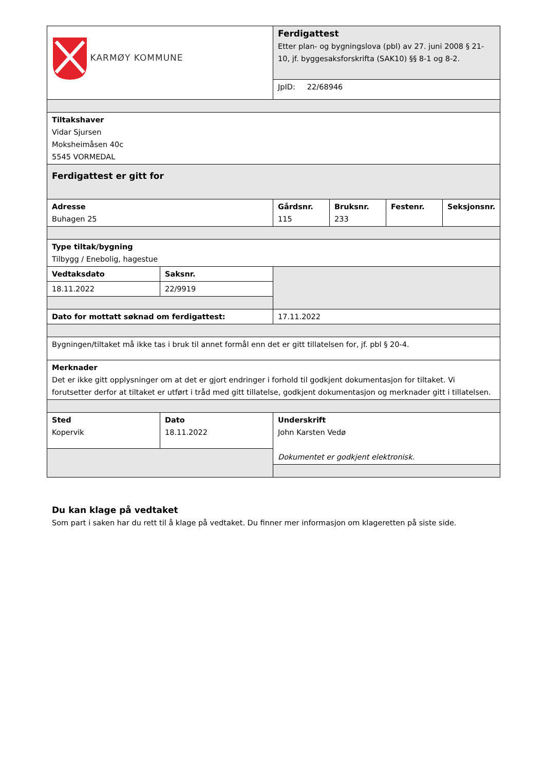| KARMØY KOMMUNE | | Ferdigattest Etter plan- og bygningslova (pbl) av 27. juni 2008 § 21-10, jf. byggesaksforskrifta (SAK10) §§ 8-1 og 8-2. | | | |
| | | JpID: 22/68946 | | | |
| Tiltakshaver Vidar Sjursen Moksheimåsen 40c 5545 VORMEDAL | | | | | |
| Ferdigattest er gitt for | | | | | |
| Adresse Buhagen 25 | | Gårdsnr. 115 | Bruksnr. 233 | Festenr. | Seksjonsnr. |
| Type tiltak/bygning Tilbygg / Enebolig, hagestue | | | | | |
| Vedtaksdato | Saksnr. | | | | |
| 18.11.2022 | 22/9919 | | | | |
| Dato for mottatt søknad om ferdigattest: | | 17.11.2022 | | | |
| Bygningen/tiltaket må ikke tas i bruk til annet formål enn det er gitt tillatelsen for, jf. pbl § 20-4. | | | | | |
| Merknader Det er ikke gitt opplysninger om at det er gjort endringer i forhold til godkjent dokumentasjon for tiltaket. Vi forutsetter derfor at tiltaket er utført i tråd med gitt tillatelse, godkjent dokumentasjon og merknader gitt i tillatelsen. | | | | | |
| Sted Kopervik | Dato 18.11.2022 | Underskrift John Karsten Vedø Dokumentet er godkjent elektronisk. | | | |
Du kan klage på vedtaket
Som part i saken har du rett til å klage på vedtaket. Du finner mer informasjon om klageretten på siste side.